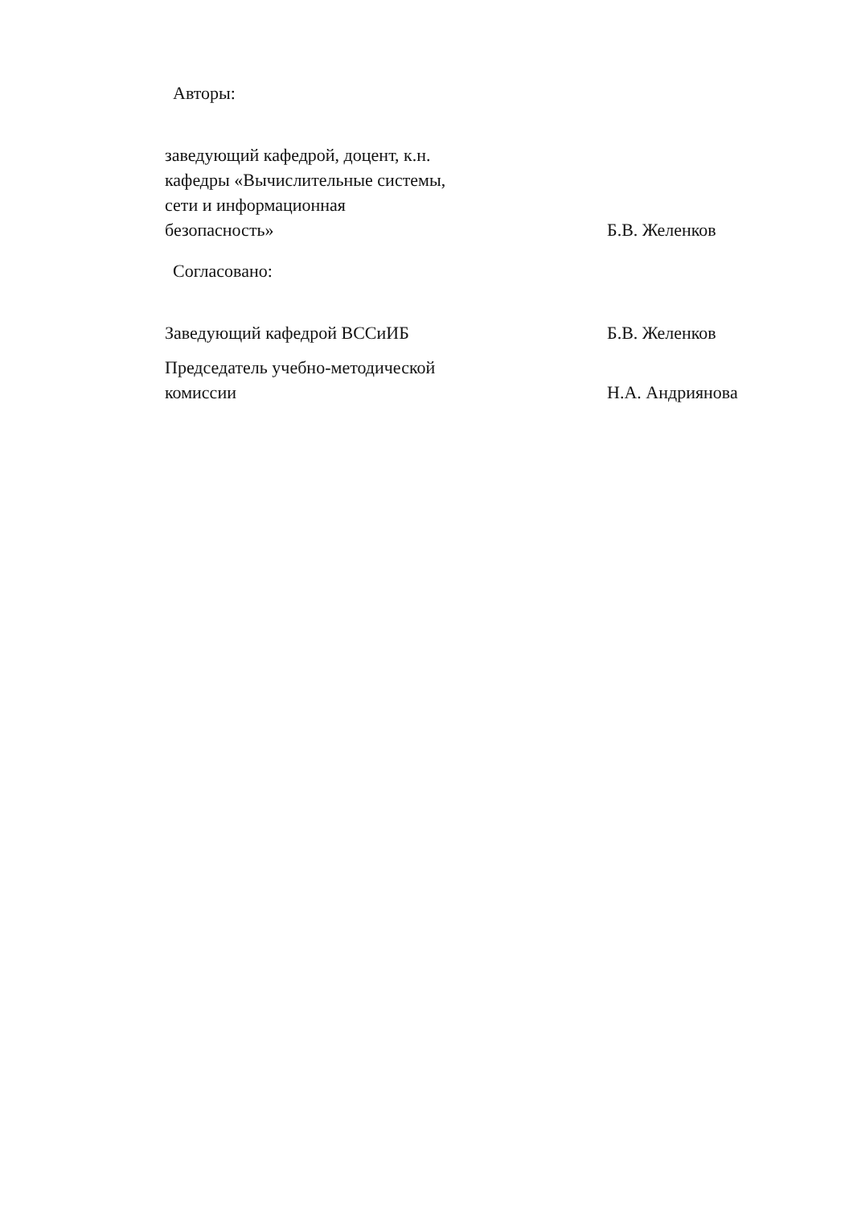Авторы:
заведующий кафедрой, доцент, к.н.
кафедры «Вычислительные системы,
сети и информационная
безопасность»
Б.В. Желенков
Согласовано:
Заведующий кафедрой ВССиИБ Б.В. Желенков
Председатель учебно-методической
комиссии
Н.А. Андриянова